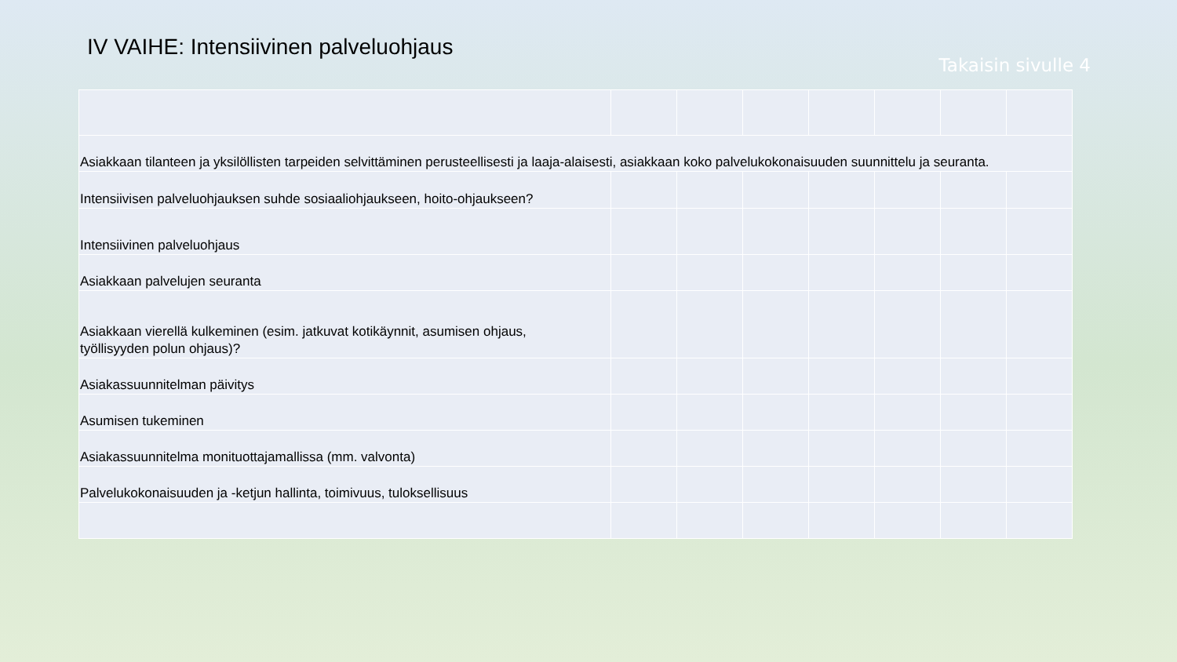IV VAIHE: Intensiivinen palveluohjaus
Takaisin sivulle 4
| Asiakkaan tilanteen ja yksilöllisten tarpeiden selvittäminen perusteellisesti ja laaja-alaisesti, asiakkaan koko palvelukokonaisuuden suunnittelu ja seuranta. | | | | | | | |
| Intensiivisen palveluohjauksen suhde sosiaaliohjaukseen, hoito-ohjaukseen? | | | | | | | |
| Intensiivinen palveluohjaus | | | | | | | |
| Asiakkaan palvelujen seuranta | | | | | | | |
| Asiakkaan vierellä kulkeminen (esim. jatkuvat kotikäynnit, asumisen ohjaus, työllisyyden polun ohjaus)? | | | | | | | |
| Asiakassuunnitelman päivitys | | | | | | | |
| Asumisen tukeminen | | | | | | | |
| Asiakassuunnitelma monituottajamallissa (mm. valvonta) | | | | | | | |
| Palvelukokonaisuuden ja -ketjun hallinta, toimivuus, tuloksellisuus | | | | | | | |